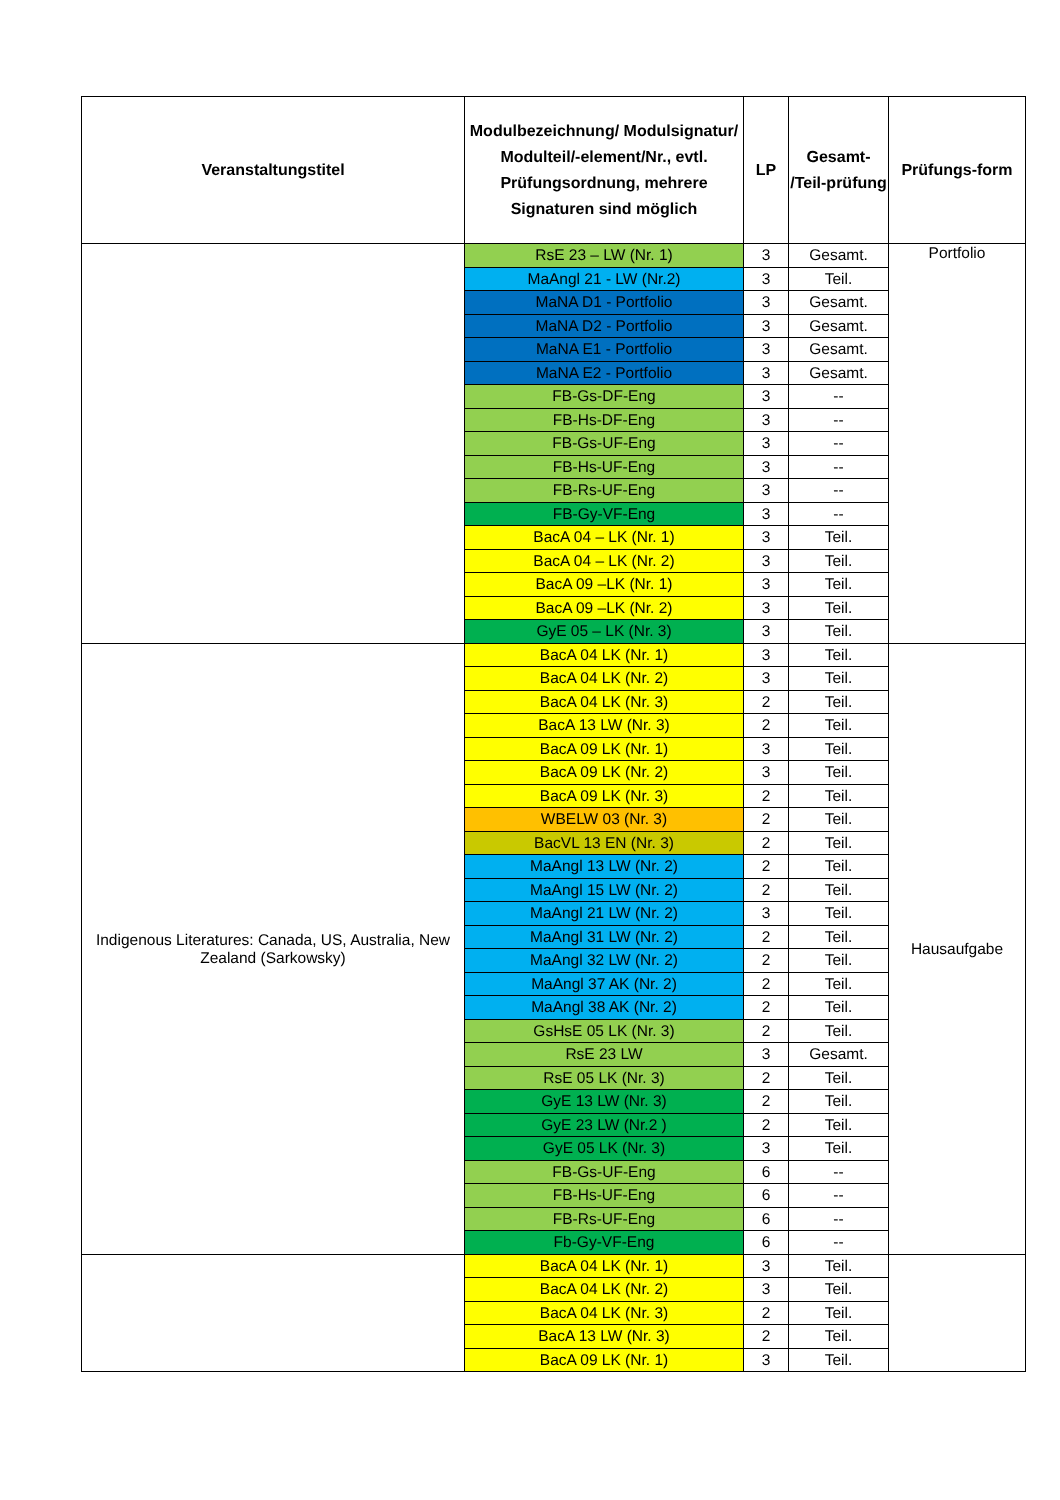| Veranstaltungstitel | Modulbezeichnung/ Modulsignatur/ Modulteil/-element/Nr., evtl. Prüfungsordnung, mehrere Signaturen sind möglich | LP | Gesamt- /Teil-prüfung | Prüfungs-form |
| --- | --- | --- | --- | --- |
| | RsE 23 – LW (Nr. 1) | 3 | Gesamt. | Portfolio |
| | MaAngl 21 - LW (Nr.2) | 3 | Teil. | |
| | MaNA D1 - Portfolio | 3 | Gesamt. | |
| | MaNA D2 - Portfolio | 3 | Gesamt. | |
| | MaNA E1 - Portfolio | 3 | Gesamt. | |
| | MaNA E2 - Portfolio | 3 | Gesamt. | |
| | FB-Gs-DF-Eng | 3 | -- | |
| | FB-Hs-DF-Eng | 3 | -- | |
| | FB-Gs-UF-Eng | 3 | -- | |
| | FB-Hs-UF-Eng | 3 | -- | |
| | FB-Rs-UF-Eng | 3 | -- | |
| | FB-Gy-VF-Eng | 3 | -- | |
| | BacA 04 – LK (Nr. 1) | 3 | Teil. | |
| | BacA 04 – LK (Nr. 2) | 3 | Teil. | |
| | BacA 09 –LK (Nr. 1) | 3 | Teil. | |
| | BacA 09 –LK (Nr. 2) | 3 | Teil. | |
| | GyE 05 – LK (Nr. 3) | 3 | Teil. | |
| Indigenous Literatures: Canada, US, Australia, New Zealand (Sarkowsky) | BacA 04 LK (Nr. 1) | 3 | Teil. | Hausaufgabe |
| | BacA 04 LK (Nr. 2) | 3 | Teil. | |
| | BacA 04 LK (Nr. 3) | 2 | Teil. | |
| | BacA 13 LW (Nr. 3) | 2 | Teil. | |
| | BacA 09 LK (Nr. 1) | 3 | Teil. | |
| | BacA 09 LK (Nr. 2) | 3 | Teil. | |
| | BacA 09 LK (Nr. 3) | 2 | Teil. | |
| | WBELW 03 (Nr. 3) | 2 | Teil. | |
| | BacVL 13 EN (Nr. 3) | 2 | Teil. | |
| | MaAngl 13 LW (Nr. 2) | 2 | Teil. | |
| | MaAngl 15 LW (Nr. 2) | 2 | Teil. | |
| | MaAngl 21 LW (Nr. 2) | 3 | Teil. | |
| | MaAngl 31 LW (Nr. 2) | 2 | Teil. | |
| | MaAngl 32 LW (Nr. 2) | 2 | Teil. | |
| | MaAngl 37 AK (Nr. 2) | 2 | Teil. | |
| | MaAngl 38 AK (Nr. 2) | 2 | Teil. | |
| | GsHsE 05 LK (Nr. 3) | 2 | Teil. | |
| | RsE 23 LW | 3 | Gesamt. | |
| | RsE 05 LK (Nr. 3) | 2 | Teil. | |
| | GyE 13 LW (Nr. 3) | 2 | Teil. | |
| | GyE 23 LW (Nr.2 ) | 2 | Teil. | |
| | GyE 05 LK (Nr. 3) | 3 | Teil. | |
| | FB-Gs-UF-Eng | 6 | -- | |
| | FB-Hs-UF-Eng | 6 | -- | |
| | FB-Rs-UF-Eng | 6 | -- | |
| | Fb-Gy-VF-Eng | 6 | -- | |
| | BacA 04 LK (Nr. 1) | 3 | Teil. | |
| | BacA 04 LK (Nr. 2) | 3 | Teil. | |
| | BacA 04 LK (Nr. 3) | 2 | Teil. | |
| | BacA 13 LW (Nr. 3) | 2 | Teil. | |
| | BacA 09 LK (Nr. 1) | 3 | Teil. | |